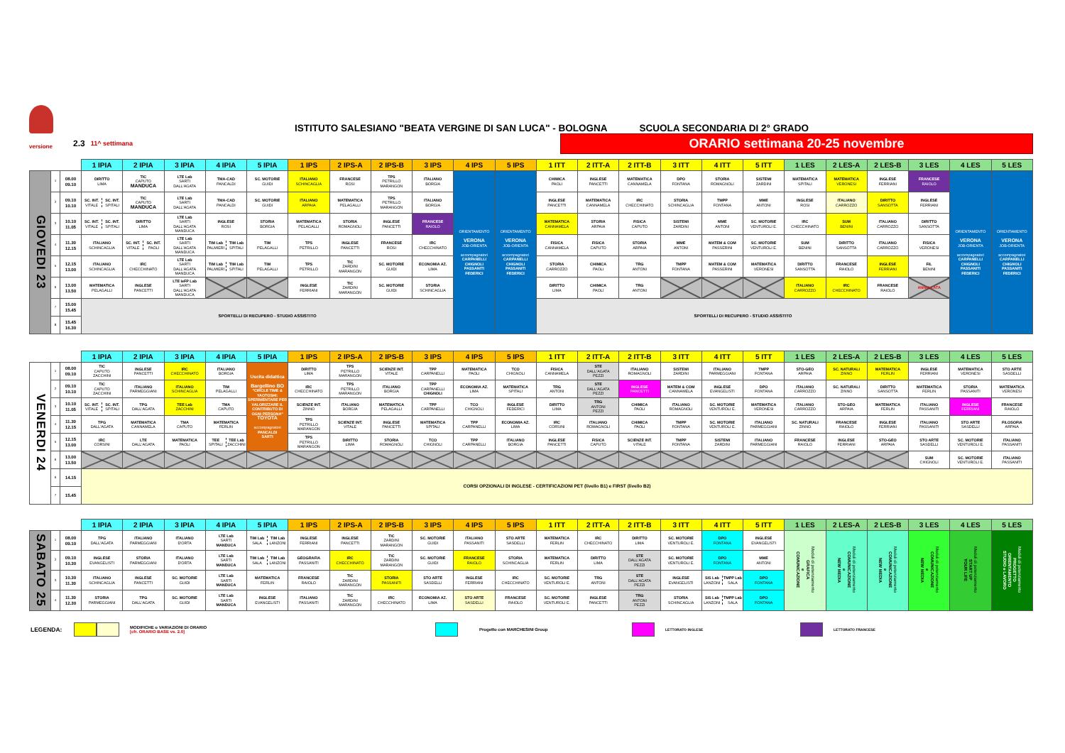ISTITUTO SALESIANO "BEATA VERGINE DI SAN LUCA" - BOLOGNA
SCUOLA SECONDARIA DI 2° GRADO
versione
2.3
11^ settimana
ORARIO settimana 20-25 novembre
| | | | 1 IPIA | 2 IPIA | 3 IPIA | 4 IPIA | 5 IPIA | 1 IPS | 2 IPS-A | 2 IPS-B | 3 IPS | 4 IPS | 5 IPS | 1 ITT | 2 ITT-A | 2 ITT-B | 3 ITT | 4 ITT | 5 ITT | 1 LES | 2 LES-A | 2 LES-B | 3 LES | 4 LES | 5 LES |
| --- | --- | --- | --- | --- | --- | --- | --- | --- | --- | --- | --- | --- | --- | --- | --- | --- | --- | --- | --- | --- | --- | --- | --- | --- | --- |
| GIOVEDI 23 | 1 | 08.00 09.10 | DIRITTO LIMA | TIC CAPUTO MANDUCA | LTE Lab SARTI DALL'AGATA | TMA-CAD PANCALDI | SC. MOTORIE GUIDI | ITALIANO SCHINCAGLIA | FRANCESE ROSI | TPS PETRILLO MARANGON | ITALIANO BORGIA | ORIENTAMENTO VERONA JOB-ORIENTA accompagnatori CARPANELLI CHIGNOLI PASSANITI FEDERICI | ORIENTAMENTO VERONA JOB-ORIENTA accompagnatori CARPANELLI CHIGNOLI PASSANITI FEDERICI | CHIMICA PAOLI | INGLESE PANCETTI | MATEMATICA CANNAMELA | DPO FONTANA | STORIA ROMAGNOLI | SISTEMI ZARDINI | MATEMATICA SPITALI | MATEMATICA VERONESI | INGLESE FERRIANI | FRANCESE RAIOLO | ORIENTAMENTO VERONA JOB-ORIENTA accompagnatori CARPANELLI CHIGNOLI PASSANITI FEDERICI | ORIENTAMENTO VERONA JOB-ORIENTA accompagnatori CARPANELLI CHIGNOLI PASSANITI FEDERICI |
| | 2 | 09.10 10.10 | SC. INT. VITALE SC. INT. SPITALI | TIC CAPUTO MANDUCA | LTE Lab SARTI DALL'AGATA | TMA-CAD PANCALDI | SC. MOTORIE GUIDI | ITALIANO ARPAIA | MATEMATICA PELAGALLI | TPS PETRILLO MARANGON | ITALIANO BORGIA | | | INGLESE PANCETTI | MATEMATICA CANNAMELA | IRC CHECCHINATO | STORIA SCHINCAGLIA | TMPP FONTANA | MME ANTONI | INGLESE ROSI | ITALIANO CARROZZO | DIRITTO SANSOTTA | INGLESE FERRIANI | | |
| | 3 | 10.10 11.05 | SC. INT. VITALE SC. INT. SPITALI | DIRITTO LIMA | LTE Lab SARTI DALL'AGATA MANDUCA | INGLESE ROSI | STORIA BORGIA | MATEMATICA PELAGALLI | STORIA ROMAGNOLI | INGLESE PANCETTI | FRANCESE RAIOLO | | | MATEMATICA CANNAMELA | STORIA ARPAIA | FISICA CAPUTO | SISTEMI ZARDINI | MME ANTONI | SC. MOTORIE VENTUROLI E. | IRC CHECCHINATO | SUM BENINI | ITALIANO CARROZZO | DIRITTO SANSOTTA | | |
| | 4 | 11.30 12.15 | ITALIANO SCHINCAGLIA | SC. INT. VITALE SC. INT. PAOLI | LTE Lab SARTI DALL'AGATA MANDUCA | TIM Lab PALMIERI TIM Lab SPITALI | TIM PELAGALLI | TPS PETRILLO | INGLESE PANCETTI | FRANCESE ROSI | IRC CHECCHINATO | | | FISICA CANNAMELA | FISICA CAPUTO | STORIA ARPAIA | MME ANTONI | MATEM & COM PASSERINI | SC. MOTORIE VENTUROLI E. | SUM BENINI | DIRITTO SANSOTTA | ITALIANO CARROZZO | FISICA VERONESI | | |
| | 5 | 12.15 13.00 | ITALIANO SCHINCAGLIA | IRC CHECCHINATO | LTE Lab SARTI DALL'AGATA MANDUCA | TIM Lab PALMIERI TIM Lab SPITALI | TIM PELAGALLI | TPS PETRILLO | TIC ZARDINI MARANGON | SC. MOTORIE GUIDI | ECONOMIA AZ. LIMA | | | STORIA CARROZZO | CHIMICA PAOLI | TRG ANTONI | TMPP FONTANA | MATEM & COM PASSERINI | MATEMATICA VERONESI | DIRITTO SANSOTTA | FRANCESE RAIOLO | INGLESE FERRIANI | FIL BENINI | | |
| | 6 | 13.00 13.50 | MATEMATICA PELAGALLI | INGLESE PANCETTI | LTE IeFP Lab SARTI DALL'AGATA MANDUCA | | | INGLESE FERRIANI | TIC ZARDINI MARANGON | SC. MOTORIE GUIDI | STORIA SCHINCAGLIA | | | DIRITTO LIMA | CHIMICA PAOLI | TRG ANTONI | | | | ITALIANO CARROZZO | IRC CHECCHINATO | FRANCESE RAIOLO | ANNULLATA | | |
| | 7 | 15.00 15.45 | SPORTELLI DI RECUPERO - STUDIO ASSISTITO | | | | | | | | | | | SPORTELLI DI RECUPERO - STUDIO ASSISTITO | | | | | | | | | | | |
| | 8 | 15.45 16.30 | | | | | | | | | | | | | | | | | | | | | | | |
| | | | 1 IPIA | 2 IPIA | 3 IPIA | 4 IPIA | 5 IPIA | 1 IPS | 2 IPS-A | 2 IPS-B | 3 IPS | 4 IPS | 5 IPS | 1 ITT | 2 ITT-A | 2 ITT-B | 3 ITT | 4 ITT | 5 ITT | 1 LES | 2 LES-A | 2 LES-B | 3 LES | 4 LES | 5 LES |
| --- | --- | --- | --- | --- | --- | --- | --- | --- | --- | --- | --- | --- | --- | --- | --- | --- | --- | --- | --- | --- | --- | --- | --- | --- | --- |
| VENERDI 24 | 1 | 08.00 09.10 | TIC CAPUTO ZACCHINI | INGLESE PANCETTI | IRC CHECCHINATO | ITALIANO BORGIA | Uscita didattica Bargellino BO "CIRCLE TIME & YAOTOSHI: SPERIMENTARE PER VALORIZZARE IL CONTRIBUTO DI OGNI PERSONA" TOYOTA accompagnatori PANCALDI SARTI | DIRITTO LIMA | TPS PETRILLO MARANGON | SCIENZE INT. VITALE | TPP CARPANELLI | MATEMATICA PAOLI | TCO CHIGNOLI | FISICA CANNAMELA | STE DALL'AGATA PEZZI | ITALIANO ROMAGNOLI | SISTEMI ZARDINI | ITALIANO PARMEGGIANI | TMPP FONTANA | STO-GEO ARPAIA | SC. NATURALI ZINNO | MATEMATICA FERLIN | INGLESE FERRIANI | MATEMATICA VERONESI | STO ARTE SASDELLI |
| | 2 | 09.10 10.10 | TIC CAPUTO ZACCHINI | ITALIANO PARMEGGIANI | ITALIANO SCHINCAGLIA | TIM PELAGALLI | | IRC CHECCHINATO | TPS PETRILLO MARANGON | ITALIANO BORGIA | TPP CARPANELLI CHIGNOLI | ECONOMIA AZ. LIMA | MATEMATICA SPITALI | TRG ANTONI | STE DALL'AGATA PEZZI | INGLESE PANCETTI | MATEM & COM CANNAMELA | INGLESE EVANGELISTI | DPO FONTANA | ITALIANO CARROZZO | SC. NATURALI ZINNO | DIRITTO SANSOTTA | MATEMATICA FERLIN | STORIA PASSANITI | MATEMATICA VERONESI |
| | 3 | 10.10 11.05 | SC. INT. VITALE SC. INT. SPITALI | TPG DALL'AGATA | TEE Lab ZACCHINI | TMA CAPUTO | | SCIENZE INT. ZINNO | ITALIANO BORGIA | MATEMATICA PELAGALLI | TPP CARPANELLI | TCO CHIGNOLI | INGLESE FEDERICI | DIRITTO LIMA | TRG ANTONI PEZZI | CHIMICA PAOLI | ITALIANO ROMAGNOLI | SC. MOTORIE VENTUROLI E. | MATEMATICA VERONESI | ITALIANO CARROZZO | STO-GEO ARPAIA | MATEMATICA FERLIN | ITALIANO PASSANITI | INGLESE FERRIANI | FRANCESE RAIOLO |
| | 4 | 11.30 12.15 | TPG DALL'AGATA | MATEMATICA CANNAMELA | TMA CAPUTO | MATEMATICA FERLIN | | TPS PETRILLO MARANGON | SCIENZE INT. VITALE | INGLESE PANCETTI | MATEMATICA SPITALI | TPP CARPANELLI | ECONOMIA AZ. LIMA | IRC CORSINI | ITALIANO ROMAGNOLI | CHIMICA PAOLI | TMPP FONTANA | SC. MOTORIE VENTUROLI E. | ITALIANO PARMEGGIANI | SC. NATURALI ZINNO | FRANCESE RAIOLO | INGLESE FERRIANI | ITALIANO PASSANITI | STO ARTE SASDELLI | FILOSOFIA ARPAIA |
| | 5 | 12.15 13.00 | IRC CORSINI | LTE DALL'AGATA | MATEMATICA PAOLI | TEE SPITALI TEE Lab ZACCHINI | | TPS PETRILLO MARANGON | DIRITTO LIMA | STORIA ROMAGNOLI | TCO CHIGNOLI | TPP CARPANELLI | ITALIANO BORGIA | INGLESE PANCETTI | FISICA CAPUTO | SCIENZE INT. VITALE | TMPP FONTANA | SISTEMI ZARDINI | ITALIANO PARMEGGIANI | FRANCESE RAIOLO | INGLESE FERRIANI | STO-GEO ARPAIA | STO ARTE SASDELLI | SC. MOTORIE VENTUROLI E. | ITALIANO PASSANITI |
| | 6 | 13.00 13.50 | | | | | | | | | | | | | | | | | | | | | SUM CHIGNOLI | SC. MOTORIE VENTUROLI E. | ITALIANO PASSANITI |
| | 6 | 14.15 | CORSI OPZIONALI DI INGLESE - CERTIFICAZIONI PET (livello B1) e FIRST (livello B2) | | | | | | | | | | | | | | | | | | | | | | |
| | 7 | 15.45 | | | | | | | | | | | | | | | | | | | | | | | |
| | | | 1 IPIA | 2 IPIA | 3 IPIA | 4 IPIA | 5 IPIA | 1 IPS | 2 IPS-A | 2 IPS-B | 3 IPS | 4 IPS | 5 IPS | 1 ITT | 2 ITT-A | 2 ITT-B | 3 ITT | 4 ITT | 5 ITT | 1 LES | 2 LES-A | 2 LES-B | 3 LES | 4 LES | 5 LES |
| --- | --- | --- | --- | --- | --- | --- | --- | --- | --- | --- | --- | --- | --- | --- | --- | --- | --- | --- | --- | --- | --- | --- | --- | --- | --- |
| SABATO 25 | 1 | 08.00 09.10 | TPG DALL'AGATA | ITALIANO PARMEGGIANI | ITALIANO D'ORTA | LTE Lab SARTI MANDUCA | TIM Lab SALA TIM Lab LANZONI | INGLESE FERRIANI | INGLESE PANCETTI | TIC ZARDINI MARANGON | SC. MOTORIE GUIDI | ITALIANO PASSANITI | STO ARTE SASDELLI | MATEMATICA FERLIN | IRC CHECCHINATO | DIRITTO LIMA | SC. MOTORIE VENTUROLI E. | DPO FONTANA | INGLESE EVANGELISTI | Moduli di potenziamento GRAFICA e COMUNICAZIONE | Moduli di potenziamento COMUNICAZIONE e NEW MEDIA | Moduli di potenziamento COMUNICAZIONE e NEW MEDIA | Moduli di potenziamento COMUNICAZIONE e NEW MEDIA | Moduli di potenziamento START UP YOUR LIFE | Moduli di potenziamento PROGETTO ORIENTAMENTO STUDIO e LAVORO |
| | 2 | 09.10 10.30 | INGLESE EVANGELISTI | STORIA PARMEGGIANI | ITALIANO D'ORTA | LTE Lab SARTI MANDUCA | TIM Lab SALA TIM Lab LANZONI | GEOGRAFIA PASSANITI | IRC CHECCHINATO | TIC ZARDINI MARANGON | SC. MOTORIE GUIDI | FRANCESE RAIOLO | STORIA SCHINCAGLIA | MATEMATICA FERLIN | DIRITTO LIMA | STE DALL'AGATA PEZZI | SC. MOTORIE VENTUROLI E. | DPO FONTANA | MME ANTONI | | | | | | |
| | 3 | 10.30 11.30 | ITALIANO SCHINCAGLIA | INGLESE PANCETTI | SC. MOTORIE GUIDI | LTE Lab SARTI MANDUCA | MATEMATICA FERLIN | FRANCESE RAIOLO | TIC ZARDINI MARANGON | STORIA PASSANITI | STO ARTE SASDELLI | INGLESE FERRIANI | IRC CHECCHINATO | SC. MOTORIE VENTUROLI E. | TRG ANTONI | STE DALL'AGATA PEZZI | INGLESE EVANGELISTI | SIS Lab LANZONI TMPP Lab SALA | DPO FONTANA | | | | | | |
| | 4 | 11.30 12.30 | STORIA PARMEGGIANI | TPG DALL'AGATA | SC. MOTORIE GUIDI | LTE Lab SARTI MANDUCA | INGLESE EVANGELISTI | ITALIANO PASSANITI | TIC ZARDINI MARANGON | IRC CHECCHINATO | ECONOMIA AZ. LIMA | STO ARTE SASDELLI | FRANCESE RAIOLO | SC. MOTORIE VENTUROLI E. | INGLESE PANCETTI | TRG ANTONI PEZZI | STORIA SCHINCAGLIA | SIS Lab LANZONI TMPP Lab SALA | DPO FONTANA | | | | | | |
LEGENDA:
MODIFICHE o VARIAZIONI DI ORARIO
[cfr. ORARIO BASE vs. 2.0]
Progetto con MARCHESINI Group
LETTORATO INGLESE LETTORATO FRANCESE